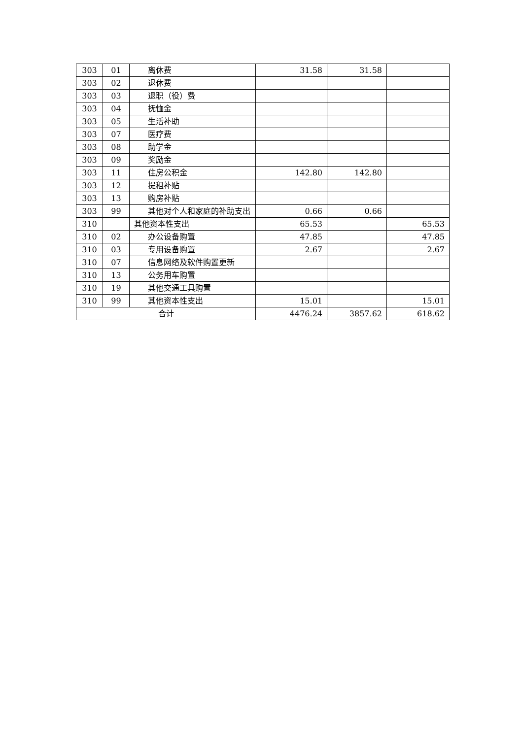| 303 | 01 | 离休费 | 31.58 | 31.58 | |
| 303 | 02 | 退休费 | | | |
| 303 | 03 | 退职（役）费 | | | |
| 303 | 04 | 抚恤金 | | | |
| 303 | 05 | 生活补助 | | | |
| 303 | 07 | 医疗费 | | | |
| 303 | 08 | 助学金 | | | |
| 303 | 09 | 奖励金 | | | |
| 303 | 11 | 住房公积金 | 142.80 | 142.80 | |
| 303 | 12 | 提租补贴 | | | |
| 303 | 13 | 购房补贴 | | | |
| 303 | 99 | 其他对个人和家庭的补助支出 | 0.66 | 0.66 | |
| 310 | | 其他资本性支出 | 65.53 | | 65.53 |
| 310 | 02 | 办公设备购置 | 47.85 | | 47.85 |
| 310 | 03 | 专用设备购置 | 2.67 | | 2.67 |
| 310 | 07 | 信息网络及软件购置更新 | | | |
| 310 | 13 | 公务用车购置 | | | |
| 310 | 19 | 其他交通工具购置 | | | |
| 310 | 99 | 其他资本性支出 | 15.01 | | 15.01 |
| 合计 | | | 4476.24 | 3857.62 | 618.62 |